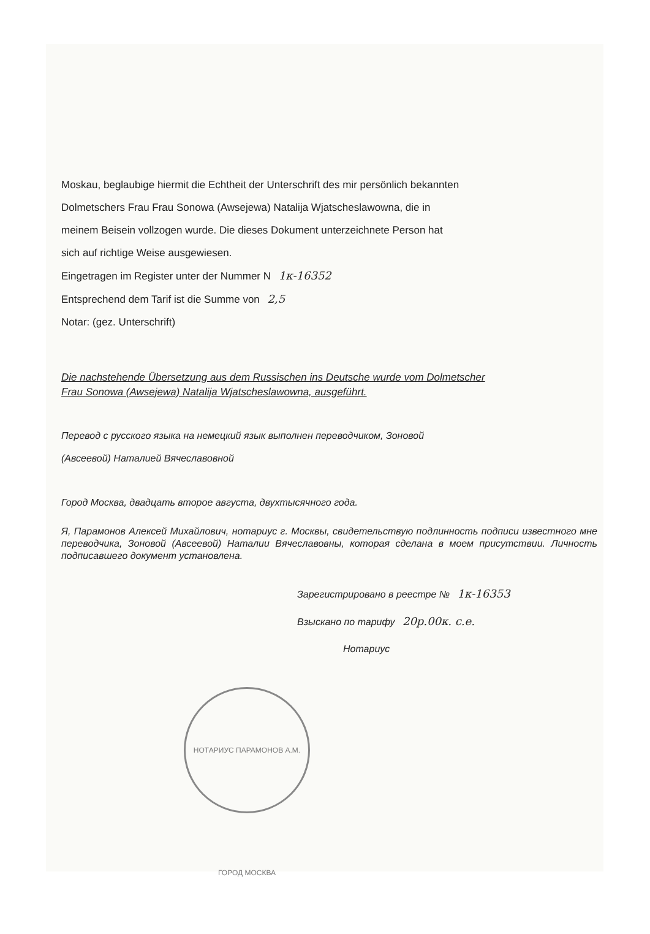Moskau, beglaubige hiermit die Echtheit der Unterschrift des mir persönlich bekannten
Dolmetschers Frau Frau Sonowa (Awsejewa) Natalija Wjatscheslawowna, die in
meinem Beisein vollzogen wurde. Die dieses Dokument unterzeichnete Person hat
sich auf richtige Weise ausgewiesen.
Eingetragen im Register unter der Nummer N 1к-16352
Entsprechend dem Tarif ist die Summe von 2,5
Notar: (gez. Unterschrift)
Die nachstehende Übersetzung aus dem Russischen ins Deutsche wurde vom Dolmetscher Frau Sonowa (Awsejewa) Natalija Wjatscheslawowna, ausgeführt.
Перевод с русского языка на немецкий язык выполнен переводчиком, Зоновой
(Авсеевой) Наталией Вячеславовной
Город Москва, двадцать второе августа, двухтысячного года.
Я, Парамонов Алексей Михайлович, нотариус г. Москвы, свидетельствую подлинность подписи известного мне переводчика, Зоновой (Авсеевой) Наталии Вячеславовны, которая сделана в моем присутствии. Личность подписавшего документ установлена.
Зарегистрировано в реестре № 1к-16353
Взыскано по тарифу 20р.00к. с.е.
Нотариус
НОТАРИУС ПАРАМОНОВ А.М. ГОРОД МОСКВА